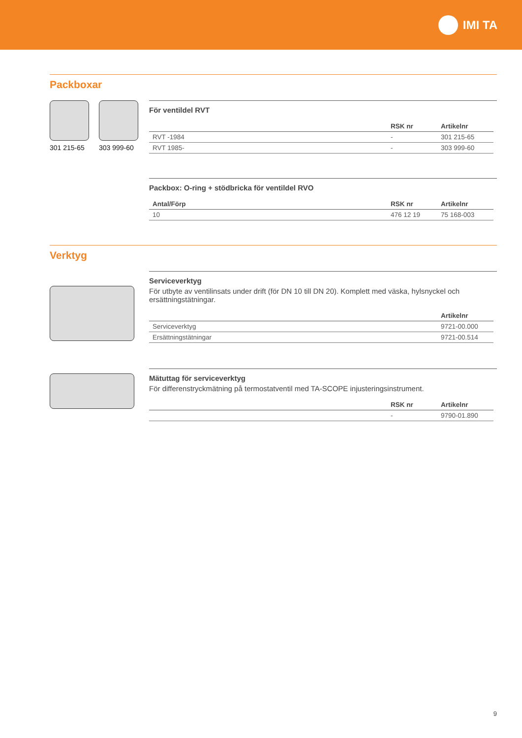IMI TA
Packboxar
301 215-65
303 999-60
För ventildel RVT
| | RSK nr | Artikelnr |
| --- | --- | --- |
| RVT -1984 | - | 301 215-65 |
| RVT 1985- | - | 303 999-60 |
Packbox: O-ring + stödbricka för ventildel RVO
| Antal/Förp | RSK nr | Artikelnr |
| --- | --- | --- |
| 10 | 476 12 19 | 75 168-003 |
Verktyg
Serviceverktyg
För utbyte av ventilinsats under drift (för DN 10 till DN 20). Komplett med väska, hylsnyckel och ersättningstätningar.
| | Artikelnr |
| --- | --- |
| Serviceverktyg | 9721-00.000 |
| Ersättningstätningar | 9721-00.514 |
Mätuttag för serviceverktyg
För differenstryckmätning på termostatventil med TA-SCOPE injusteringsinstrument.
| | RSK nr | Artikelnr |
| --- | --- | --- |
| | - | 9790-01.890 |
9